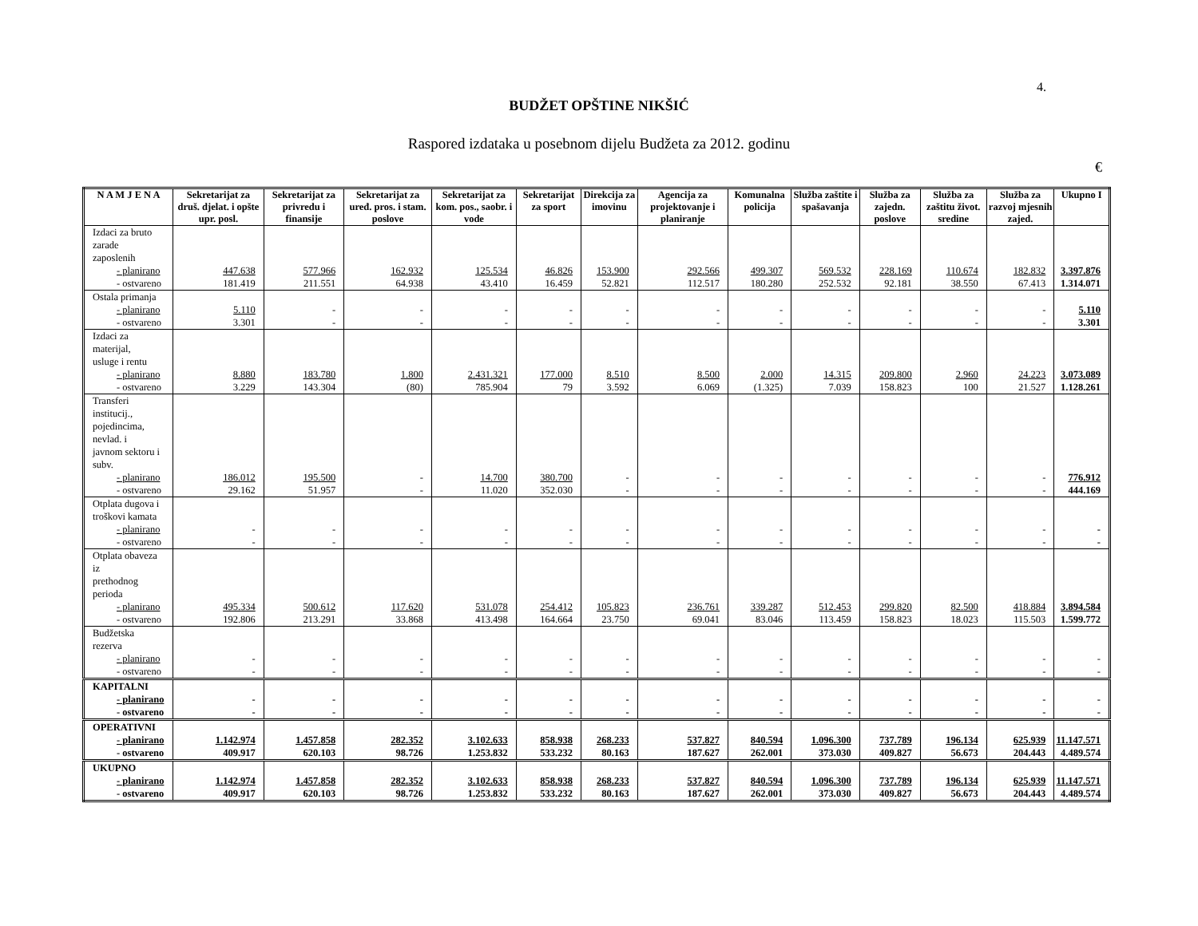4.
BUDŽET OPŠTINE NIKŠIĆ
Raspored izdataka u posebnom dijelu Budžeta za 2012. godinu
€
| N A M J E N A | Sekretarijat za druš. djelat. i opšte upr. posl. | Sekretarijat za privredu i finansije | Sekretarijat za uređ. pros. i stam. poslove | Sekretarijat za kom. pos., saobr. i vode | Sekretarijat za sport | Direkcija za imovinu | Agencija za projektovanje i planiranje | Komunalna policija | Služba zaštite i spašavanja | Služba za zajedn. poslove | Služba za zaštitu život. sredine | Služba za razvoj mjesnih zajed. | Ukupno I |
| --- | --- | --- | --- | --- | --- | --- | --- | --- | --- | --- | --- | --- | --- |
| Izdaci za bruto zarade zaposlenih | | | | | | | | | | | | | |
| - planirano | 447.638 | 577.966 | 162.932 | 125.534 | 46.826 | 153.900 | 292.566 | 499.307 | 569.532 | 228.169 | 110.674 | 182.832 | 3.397.876 |
| - ostvareno | 181.419 | 211.551 | 64.938 | 43.410 | 16.459 | 52.821 | 112.517 | 180.280 | 252.532 | 92.181 | 38.550 | 67.413 | 1.314.071 |
| Ostala primanja | | | | | | | | | | | | | |
| - planirano | 5.110 | - | - | - | - | - | - | - | - | - | - | - | 5.110 |
| - ostvareno | 3.301 | - | - | - | - | - | - | - | - | - | - | - | 3.301 |
| Izdaci za materijal, usluge i rentu | | | | | | | | | | | | | |
| - planirano | 8.880 | 183.780 | 1.800 | 2.431.321 | 177.000 | 8.510 | 8.500 | 2.000 | 14.315 | 209.800 | 2.960 | 24.223 | 3.073.089 |
| - ostvareno | 3.229 | 143.304 | (80) | 785.904 | 79 | 3.592 | 6.069 | (1.325) | 7.039 | 158.823 | 100 | 21.527 | 1.128.261 |
| Transferi institucij., pojedincima, nevlad. i javnom sektoru i subv. | | | | | | | | | | | | | |
| - planirano | 186.012 | 195.500 | - | 14.700 | 380.700 | - | - | - | - | - | - | - | 776.912 |
| - ostvareno | 29.162 | 51.957 | - | 11.020 | 352.030 | - | - | - | - | - | - | - | 444.169 |
| Otplata dugova i troškovi kamata | | | | | | | | | | | | | |
| - planirano | - | - | - | - | - | - | - | - | - | - | - | - | - |
| - ostvareno | - | - | - | - | - | - | - | - | - | - | - | - | - |
| Otplata obaveza iz prethodnog perioda | | | | | | | | | | | | | |
| - planirano | 495.334 | 500.612 | 117.620 | 531.078 | 254.412 | 105.823 | 236.761 | 339.287 | 512.453 | 299.820 | 82.500 | 418.884 | 3.894.584 |
| - ostvareno | 192.806 | 213.291 | 33.868 | 413.498 | 164.664 | 23.750 | 69.041 | 83.046 | 113.459 | 158.823 | 18.023 | 115.503 | 1.599.772 |
| Budžetska rezerva | | | | | | | | | | | | | |
| - planirano | - | - | - | - | - | - | - | - | - | - | - | - | - |
| - ostvareno | - | - | - | - | - | - | - | - | - | - | - | - | - |
| KAPITALNI | | | | | | | | | | | | | |
| - planirano | - | - | - | - | - | - | - | - | - | - | - | - | - |
| - ostvareno | - | - | - | - | - | - | - | - | - | - | - | - | - |
| OPERATIVNI | | | | | | | | | | | | | |
| - planirano | 1.142.974 | 1.457.858 | 282.352 | 3.102.633 | 858.938 | 268.233 | 537.827 | 840.594 | 1.096.300 | 737.789 | 196.134 | 625.939 | 11.147.571 |
| - ostvareno | 409.917 | 620.103 | 98.726 | 1.253.832 | 533.232 | 80.163 | 187.627 | 262.001 | 373.030 | 409.827 | 56.673 | 204.443 | 4.489.574 |
| UKUPNO | | | | | | | | | | | | | |
| - planirano | 1.142.974 | 1.457.858 | 282.352 | 3.102.633 | 858.938 | 268.233 | 537.827 | 840.594 | 1.096.300 | 737.789 | 196.134 | 625.939 | 11.147.571 |
| - ostvareno | 409.917 | 620.103 | 98.726 | 1.253.832 | 533.232 | 80.163 | 187.627 | 262.001 | 373.030 | 409.827 | 56.673 | 204.443 | 4.489.574 |